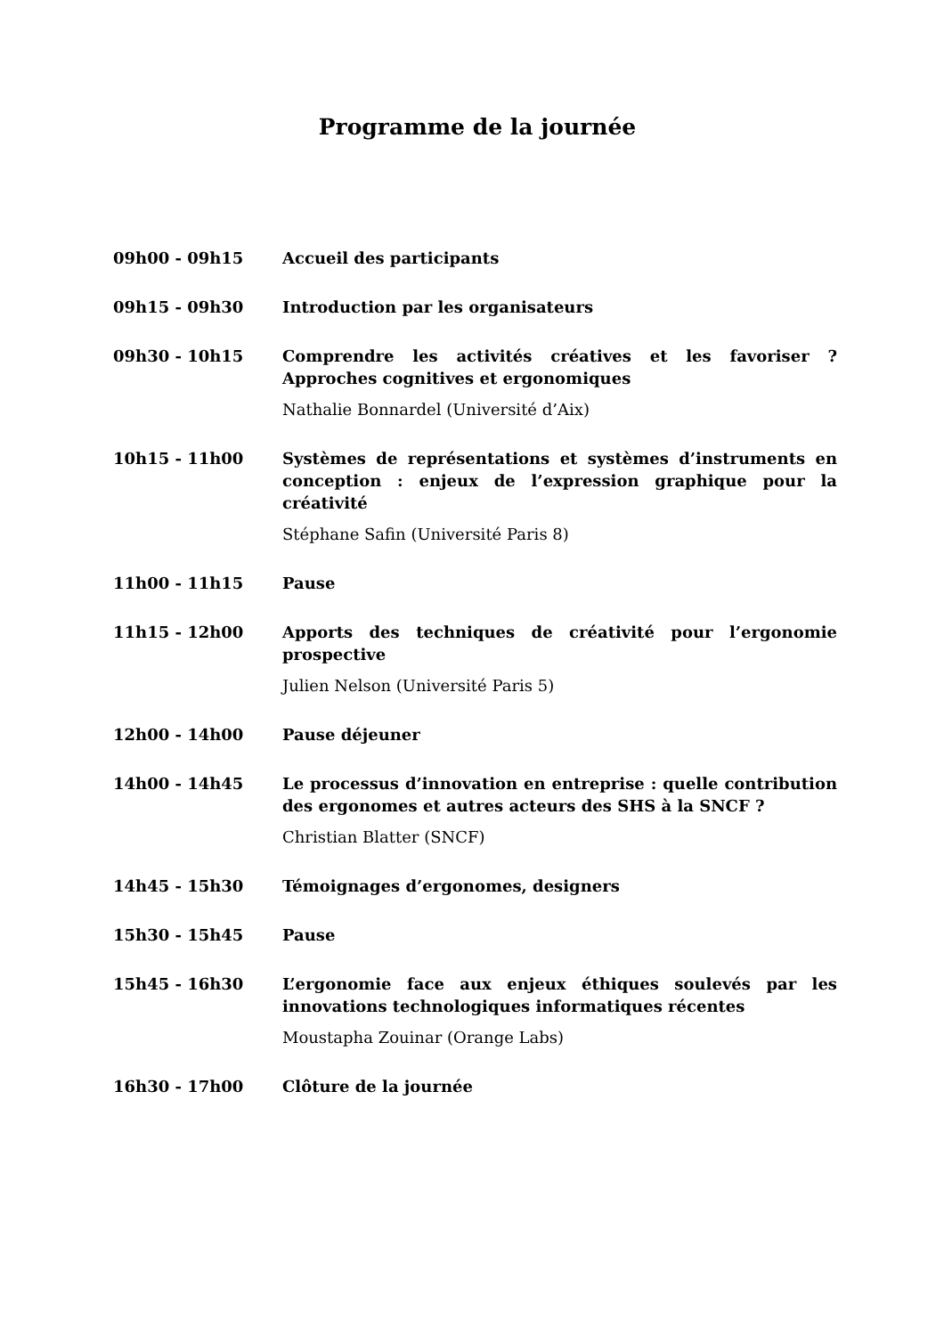Programme de la journée
09h00 - 09h15 Accueil des participants
09h15 - 09h30 Introduction par les organisateurs
09h30 - 10h15 Comprendre les activités créatives et les favoriser ? Approches cognitives et ergonomiques
Nathalie Bonnardel (Université d’Aix)
10h15 - 11h00 Systèmes de représentations et systèmes d’instruments en conception : enjeux de l’expression graphique pour la créativité
Stéphane Safin (Université Paris 8)
11h00 - 11h15 Pause
11h15 - 12h00 Apports des techniques de créativité pour l’ergonomie prospective
Julien Nelson (Université Paris 5)
12h00 - 14h00 Pause déjeuner
14h00 - 14h45 Le processus d’innovation en entreprise : quelle contribution des ergonomes et autres acteurs des SHS à la SNCF ?
Christian Blatter (SNCF)
14h45 - 15h30 Témoignages d’ergonomes, designers
15h30 - 15h45 Pause
15h45 - 16h30 L’ergonomie face aux enjeux éthiques soulevés par les innovations technologiques informatiques récentes
Moustapha Zouinar (Orange Labs)
16h30 - 17h00 Clôture de la journée